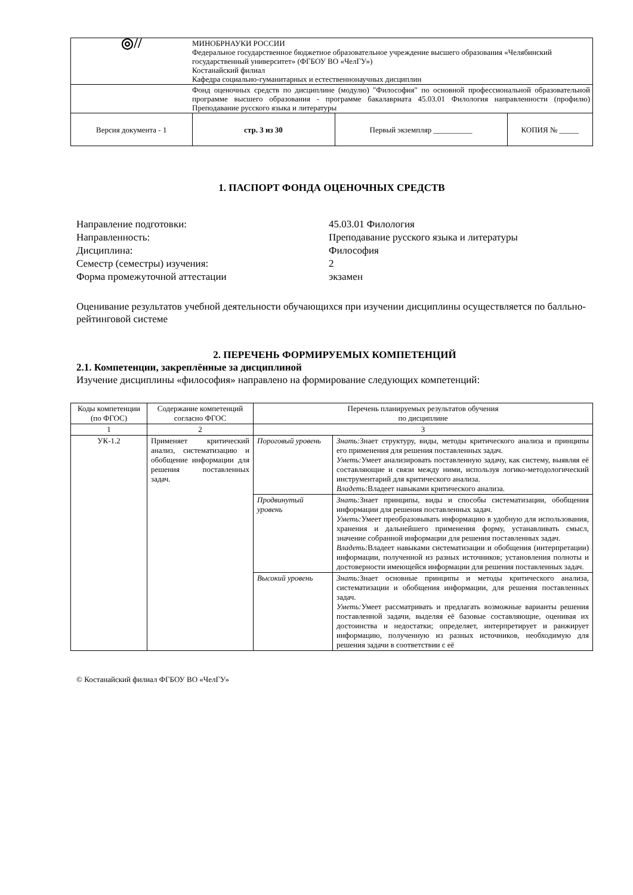| ◎// | МИНОБРНАУКИ РОССИИ Федеральное государственное бюджетное образовательное учреждение высшего образования «Челябинский государственный университет» (ФГБОУ ВО «ЧелГУ») Костанайский филиал Кафедра социально-гуманитарных и естественнонаучных дисциплин | | |
| | Фонд оценочных средств по дисциплине (модулю) "Философия" по основной профессиональной образовательной программе высшего образования - программе бакалавриата 45.03.01 Филология направленности (профилю) Преподавание русского языка и литературы | | |
| Версия документа - 1 | стр. 3 из 30 | Первый экземпляр __________ | КОПИЯ № _____ |
1. ПАСПОРТ ФОНДА ОЦЕНОЧНЫХ СРЕДСТВ
Направление подготовки: 45.03.01 Филология
Направленность: Преподавание русского языка и литературы
Дисциплина: Философия
Семестр (семестры) изучения: 2
Форма промежуточной аттестации экзамен
Оценивание результатов учебной деятельности обучающихся при изучении дисциплины осуществляется по балльно-рейтинговой системе
2. ПЕРЕЧЕНЬ ФОРМИРУЕМЫХ КОМПЕТЕНЦИЙ
2.1. Компетенции, закреплённые за дисциплиной
Изучение дисциплины «философия» направлено на формирование следующих компетенций:
| Коды компетенции (по ФГОС) | Содержание компетенций согласно ФГОС | Перечень планируемых результатов обучения по дисциплине | |
| --- | --- | --- | --- |
| 1 | 2 | 3 | |
| УК-1.2 | Применяет критический анализ, систематизацию и обобщение информации для решения поставленных задач. | Пороговый уровень | Знать: Знает структуру, виды, методы критического анализа и принципы его применения для решения поставленных задач. Уметь: Умеет анализировать поставленную задачу, как систему, выявляя её составляющие и связи между ними, используя логико-методологический инструментарий для критического анализа. Владеть: Владеет навыками критического анализа. |
| | | Продвинутый уровень | Знать: Знает принципы, виды и способы систематизации, обобщения информации для решения поставленных задач. Уметь: Умеет преобразовывать информацию в удобную для использования, хранения и дальнейшего применения форму, устанавливать смысл, значение собранной информации для решения поставленных задач. Владеть: Владеет навыками систематизации и обобщения (интерпретации) информации, полученной из разных источников; установления полноты и достоверности имеющейся информации для решения поставленных задач. |
| | | Высокий уровень | Знать: Знает основные принципы и методы критического анализа, систематизации и обобщения информации, для решения поставленных задач. Уметь: Умеет рассматривать и предлагать возможные варианты решения поставленной задачи, выделяя её базовые составляющие, оценивая их достоинства и недостатки; определяет, интерпретирует и ранжирует информацию, полученную из разных источников, необходимую для решения задачи в соответствии с её |
© Костанайский филиал ФГБОУ ВО «ЧелГУ»